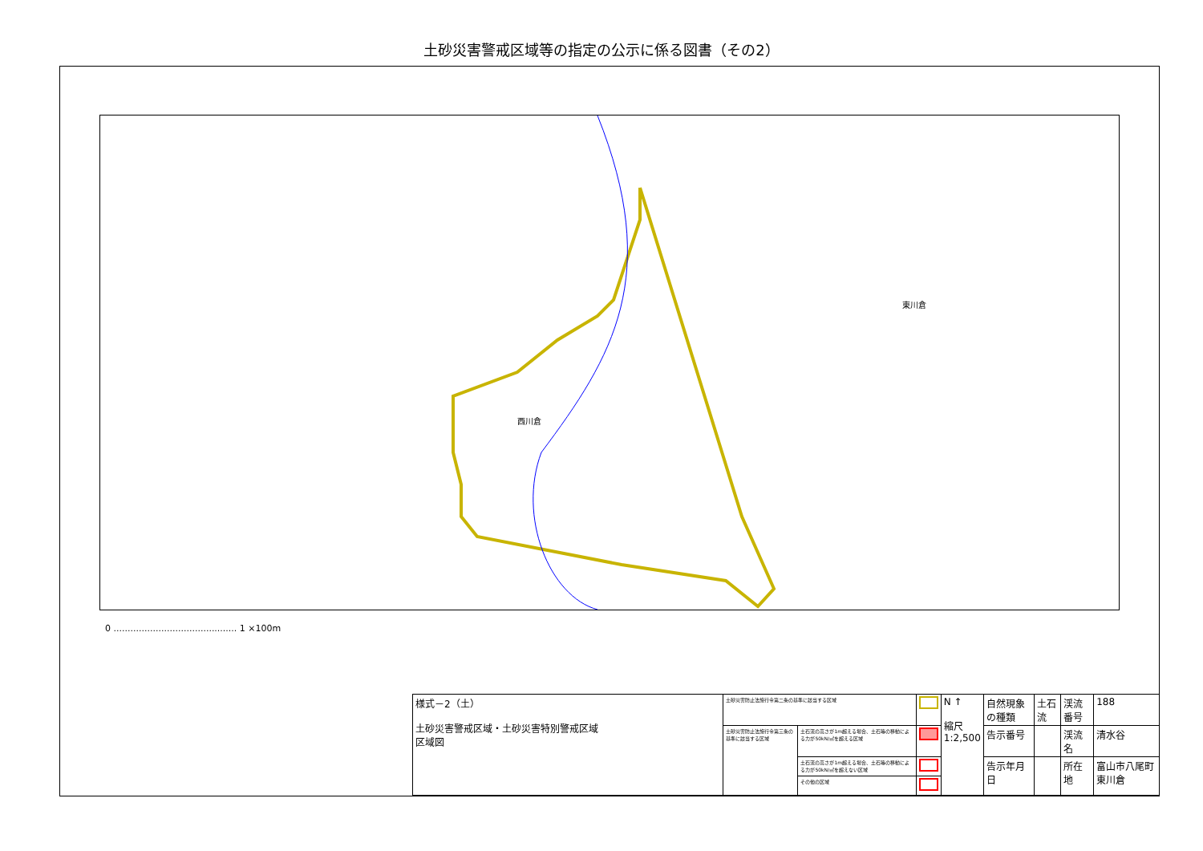土砂災害警戒区域等の指定の公示に係る図書（その2）
西川倉
東川倉
0 ............................................ 1 ×100m
| 様式－2（土） 土砂災害警戒区域・土砂災害特別警戒区域 区域図 | 土砂災害防止法施行令第二条の基準に該当する区域 | | | N ↑ 縮尺 1:2,500 | 自然現象の種類 | 土石流 | 渓流番号 | 188 |
| | 土砂災害防止法施行令第三条の基準に該当する区域 | 土石流の高さが1m超える場合、土石等の移動による力が50kN/㎡を超える区域 | | | 告示番号 | | 渓流名 | 清水谷 |
| | | 土石流の高さが1m超える場合、土石等の移動による力が50kN/㎡を超えない区域 | | | 告示年月日 | | 所在地 | 富山市八尾町東川倉 |
| | | その他の区域 | | | | | | |